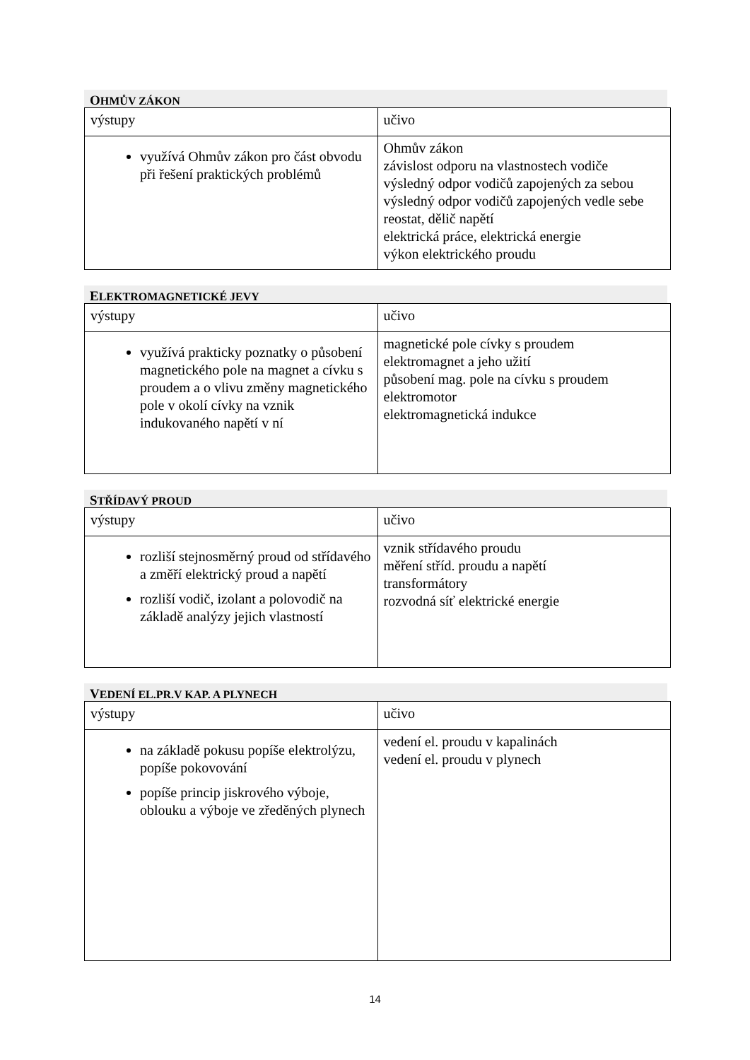OHMŮV ZÁKON
| výstupy | učivo |
| využívá Ohmův zákon pro část obvodu při řešení praktických problémů | Ohmův zákon závislost odporu na vlastnostech vodiče výsledný odpor vodičů zapojených za sebou výsledný odpor vodičů zapojených vedle sebe reostat, dělič napětí elektrická práce, elektrická energie výkon elektrického proudu |
ELEKTROMAGNETICKÉ JEVY
| výstupy | učivo |
| využívá prakticky poznatky o působení magnetického pole na magnet a cívku s proudem a o vlivu změny magnetického pole v okolí cívky na vznik indukovaného napětí v ní | magnetické pole cívky s proudem elektromagnet a jeho užití působení mag. pole na cívku s proudem elektromotor elektromagnetická indukce |
STŘÍDAVÝ PROUD
| výstupy | učivo |
| rozliší stejnosměrný proud od střídavého a změří elektrický proud a napětí rozliší vodič, izolant a polovodič na základě analýzy jejich vlastností | vznik střídavého proudu měření stříd. proudu a napětí transformátory rozvodná síť elektrické energie |
VEDENÍ EL.PR.V KAP. A PLYNECH
| výstupy | učivo |
| na základě pokusu popíše elektrolýzu, popíše pokovování popíše princip jiskrového výboje, oblouku a výboje ve zředěných plynech | vedení el. proudu v kapalinách vedení el. proudu v plynech |
14